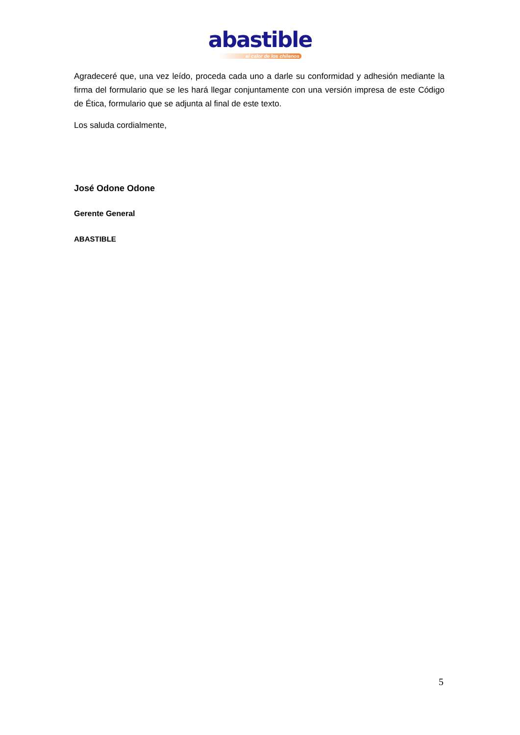abastible
el calor de los chilenos
Agradeceré que, una vez leído, proceda cada uno a darle su conformidad y adhesión mediante la firma del formulario que se les hará llegar conjuntamente con una versión impresa de este Código de Ética, formulario que se adjunta al final de este texto.
Los saluda cordialmente,
José Odone Odone
Gerente General
ABASTIBLE
5